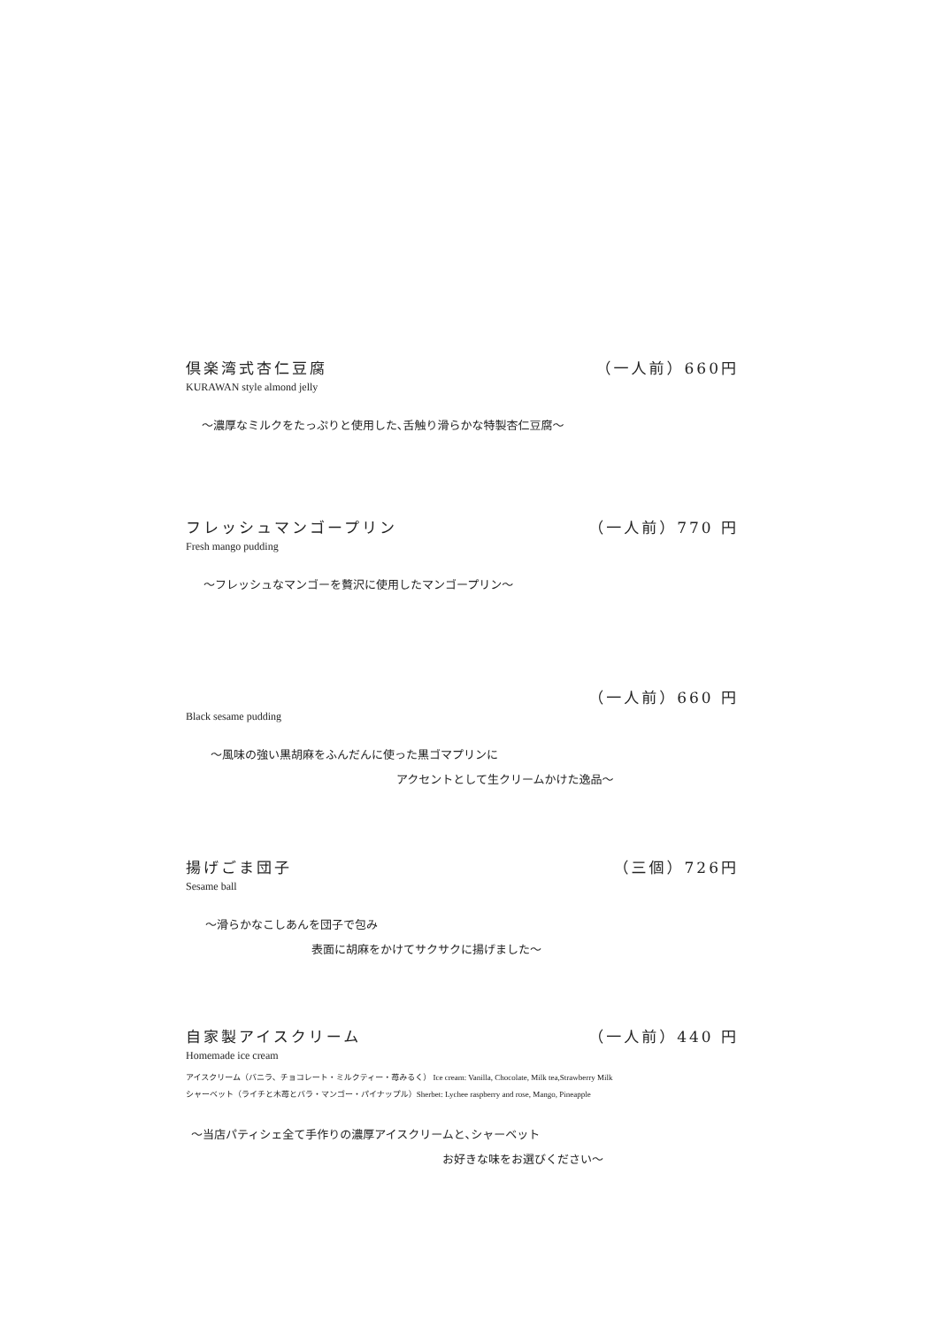倶楽湾式杏仁豆腐 （一人前）660円
KURAWAN style almond jelly
～濃厚なミルクをたっぷりと使用した､舌触り滑らかな特製杏仁豆腐～
フレッシュマンゴープリン （一人前）770 円
Fresh mango pudding
～フレッシュなマンゴーを贅沢に使用したマンゴープリン～
（一人前）660 円
Black sesame pudding
～風味の強い黒胡麻をふんだんに使った黒ゴマプリンに
アクセントとして生クリームかけた逸品～
揚げごま団子 （三個）726円
Sesame ball
～滑らかなこしあんを団子で包み
表面に胡麻をかけてサクサクに揚げました～
自家製アイスクリーム （一人前）440 円
Homemade ice cream
アイスクリーム（バニラ、チョコレート・ミルクティー・苺みるく） Ice cream: Vanilla, Chocolate, Milk tea,Strawberry Milk
シャーベット（ライチと木苺とバラ・マンゴー・パイナップル）Sherbet: Lychee raspberry and rose, Mango, Pineapple
～当店パティシェ全て手作りの濃厚アイスクリームと､シャーベット
お好きな味をお選びください～